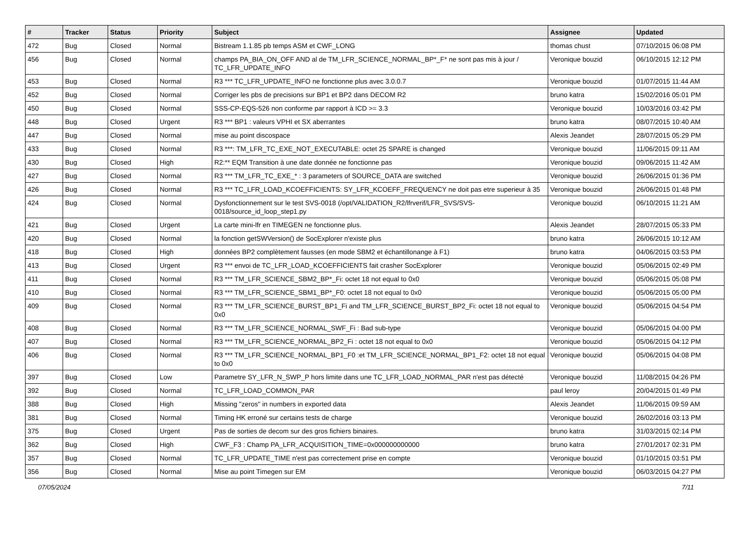| # | Tracker | Status | Priority | Subject | Assignee | Updated |
| --- | --- | --- | --- | --- | --- | --- |
| 472 | Bug | Closed | Normal | Bistream 1.1.85 pb temps ASM et CWF_LONG | thomas chust | 07/10/2015 06:08 PM |
| 456 | Bug | Closed | Normal | champs PA_BIA_ON_OFF AND al de TM_LFR_SCIENCE_NORMAL_BP*_F* ne sont pas mis à jour / TC_LFR_UPDATE_INFO | Veronique bouzid | 06/10/2015 12:12 PM |
| 453 | Bug | Closed | Normal | R3 *** TC_LFR_UPDATE_INFO ne fonctionne plus avec 3.0.0.7 | Veronique bouzid | 01/07/2015 11:44 AM |
| 452 | Bug | Closed | Normal | Corriger les pbs de precisions sur BP1 et BP2 dans DECOM R2 | bruno katra | 15/02/2016 05:01 PM |
| 450 | Bug | Closed | Normal | SSS-CP-EQS-526 non conforme par rapport à ICD >= 3.3 | Veronique bouzid | 10/03/2016 03:42 PM |
| 448 | Bug | Closed | Urgent | R3 *** BP1 : valeurs VPHI et SX aberrantes | bruno katra | 08/07/2015 10:40 AM |
| 447 | Bug | Closed | Normal | mise au point discospace | Alexis Jeandet | 28/07/2015 05:29 PM |
| 433 | Bug | Closed | Normal | R3 ***: TM_LFR_TC_EXE_NOT_EXECUTABLE: octet 25 SPARE is changed | Veronique bouzid | 11/06/2015 09:11 AM |
| 430 | Bug | Closed | High | R2:** EQM Transition à une date donnée ne fonctionne pas | Veronique bouzid | 09/06/2015 11:42 AM |
| 427 | Bug | Closed | Normal | R3 *** TM_LFR_TC_EXE_* : 3 parameters of SOURCE_DATA are switched | Veronique bouzid | 26/06/2015 01:36 PM |
| 426 | Bug | Closed | Normal | R3 *** TC_LFR_LOAD_KCOEFFICIENTS: SY_LFR_KCOEFF_FREQUENCY ne doit pas etre superieur à 35 | Veronique bouzid | 26/06/2015 01:48 PM |
| 424 | Bug | Closed | Normal | Dysfonctionnement sur le test SVS-0018 (/opt/VALIDATION_R2/lfrverif/LFR_SVS/SVS-0018/source_id_loop_step1.py | Veronique bouzid | 06/10/2015 11:21 AM |
| 421 | Bug | Closed | Urgent | La carte mini-lfr en TIMEGEN ne fonctionne plus. | Alexis Jeandet | 28/07/2015 05:33 PM |
| 420 | Bug | Closed | Normal | la fonction getSWVersion() de SocExplorer n'existe plus | bruno katra | 26/06/2015 10:12 AM |
| 418 | Bug | Closed | High | données BP2 complètement fausses (en mode SBM2 et échantillonange à F1) | bruno katra | 04/06/2015 03:53 PM |
| 413 | Bug | Closed | Urgent | R3 *** envoi de TC_LFR_LOAD_KCOEFFICIENTS fait crasher SocExplorer | Veronique bouzid | 05/06/2015 02:49 PM |
| 411 | Bug | Closed | Normal | R3 *** TM_LFR_SCIENCE_SBM2_BP*_Fi: octet 18 not equal to 0x0 | Veronique bouzid | 05/06/2015 05:08 PM |
| 410 | Bug | Closed | Normal | R3 *** TM_LFR_SCIENCE_SBM1_BP*_F0: octet 18 not equal to 0x0 | Veronique bouzid | 05/06/2015 05:00 PM |
| 409 | Bug | Closed | Normal | R3 *** TM_LFR_SCIENCE_BURST_BP1_Fi and TM_LFR_SCIENCE_BURST_BP2_Fi: octet 18 not equal to 0x0 | Veronique bouzid | 05/06/2015 04:54 PM |
| 408 | Bug | Closed | Normal | R3 *** TM_LFR_SCIENCE_NORMAL_SWF_Fi : Bad sub-type | Veronique bouzid | 05/06/2015 04:00 PM |
| 407 | Bug | Closed | Normal | R3 *** TM_LFR_SCIENCE_NORMAL_BP2_Fi : octet 18 not equal to 0x0 | Veronique bouzid | 05/06/2015 04:12 PM |
| 406 | Bug | Closed | Normal | R3 *** TM_LFR_SCIENCE_NORMAL_BP1_F0 :et TM_LFR_SCIENCE_NORMAL_BP1_F2: octet 18 not equal to 0x0 | Veronique bouzid | 05/06/2015 04:08 PM |
| 397 | Bug | Closed | Low | Parametre SY_LFR_N_SWP_P hors limite dans une TC_LFR_LOAD_NORMAL_PAR n'est pas détecté | Veronique bouzid | 11/08/2015 04:26 PM |
| 392 | Bug | Closed | Normal | TC_LFR_LOAD_COMMON_PAR | paul leroy | 20/04/2015 01:49 PM |
| 388 | Bug | Closed | High | Missing "zeros" in numbers in exported data | Alexis Jeandet | 11/06/2015 09:59 AM |
| 381 | Bug | Closed | Normal | Timing HK erroné sur certains tests de charge | Veronique bouzid | 26/02/2016 03:13 PM |
| 375 | Bug | Closed | Urgent | Pas de sorties de decom sur des gros fichiers binaires. | bruno katra | 31/03/2015 02:14 PM |
| 362 | Bug | Closed | High | CWF_F3 : Champ PA_LFR_ACQUISITION_TIME=0x000000000000 | bruno katra | 27/01/2017 02:31 PM |
| 357 | Bug | Closed | Normal | TC_LFR_UPDATE_TIME n'est pas correctement prise en compte | Veronique bouzid | 01/10/2015 03:51 PM |
| 356 | Bug | Closed | Normal | Mise au point Timegen sur EM | Veronique bouzid | 06/03/2015 04:27 PM |
07/05/2024 7/11